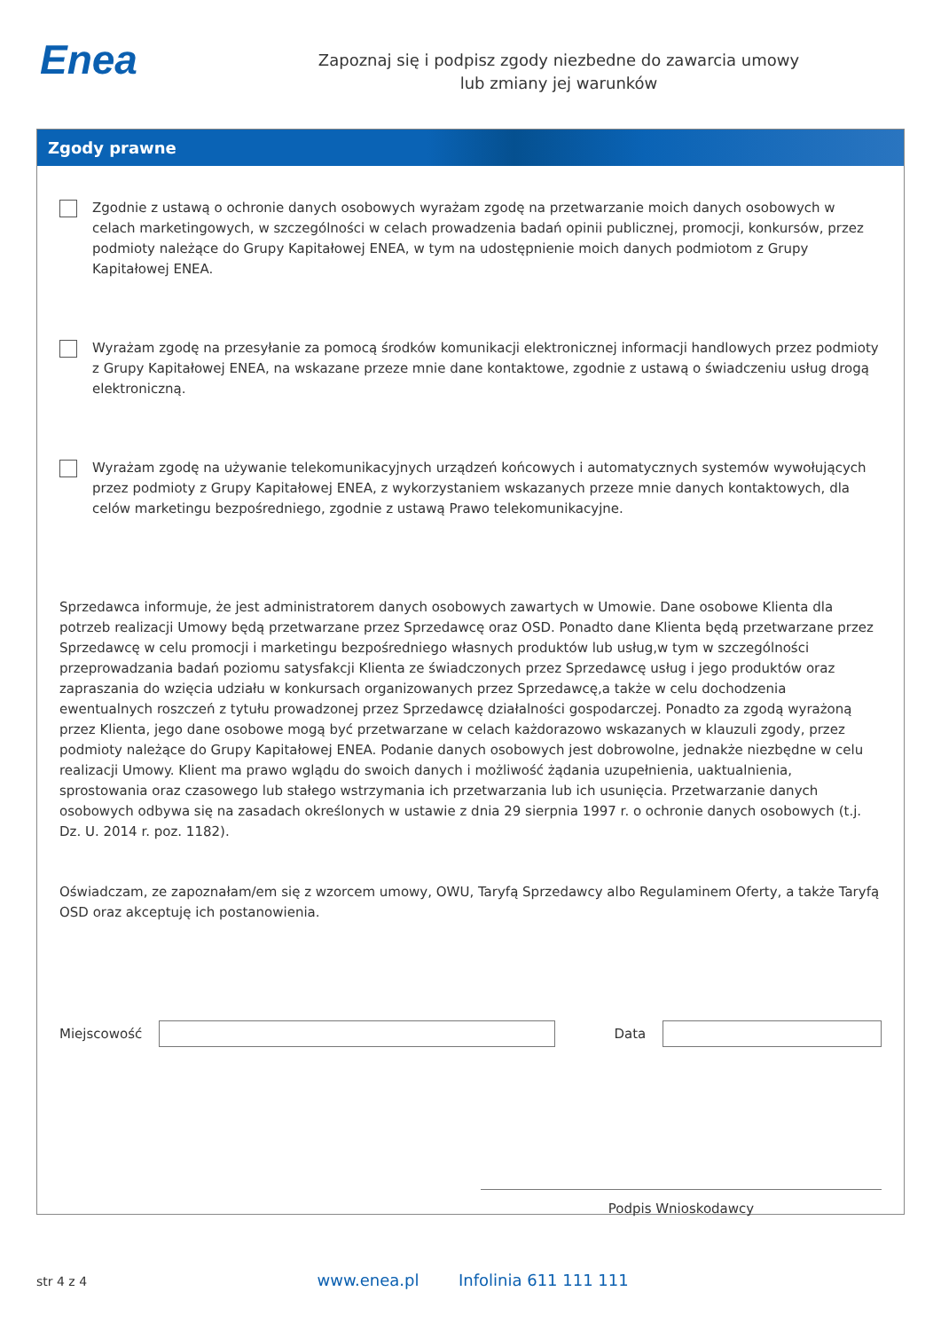Enea
Zapoznaj się i podpisz zgody niezbedne do zawarcia umowy
lub zmiany jej warunków
Zgody prawne
Zgodnie z ustawą o ochronie danych osobowych wyrażam zgodę na przetwarzanie moich danych osobowych w celach marketingowych, w szczególności w celach prowadzenia badań opinii publicznej, promocji, konkursów, przez podmioty należące do Grupy Kapitałowej ENEA, w tym na udostępnienie moich danych podmiotom z Grupy Kapitałowej ENEA.
Wyrażam zgodę na przesyłanie za pomocą środków komunikacji elektronicznej informacji handlowych przez podmioty z Grupy Kapitałowej ENEA, na wskazane przeze mnie dane kontaktowe, zgodnie z ustawą o świadczeniu usług drogą elektroniczną.
Wyrażam zgodę na używanie telekomunikacyjnych urządzeń końcowych i automatycznych systemów wywołujących przez podmioty z Grupy Kapitałowej ENEA, z wykorzystaniem wskazanych przeze mnie danych kontaktowych, dla celów marketingu bezpośredniego, zgodnie z ustawą Prawo telekomunikacyjne.
Sprzedawca informuje, że jest administratorem danych osobowych zawartych w Umowie. Dane osobowe Klienta dla potrzeb realizacji Umowy będą przetwarzane przez Sprzedawcę oraz OSD. Ponadto dane Klienta będą przetwarzane przez Sprzedawcę w celu promocji i marketingu bezpośredniego własnych produktów lub usług,w tym w szczególności przeprowadzania badań poziomu satysfakcji Klienta ze świadczonych przez Sprzedawcę usług i jego produktów oraz zapraszania do wzięcia udziału w konkursach organizowanych przez Sprzedawcę,a także w celu dochodzenia ewentualnych roszczeń z tytułu prowadzonej przez Sprzedawcę działalności gospodarczej. Ponadto za zgodą wyrażoną przez Klienta, jego dane osobowe mogą być przetwarzane w celach każdorazowo wskazanych w klauzuli zgody, przez podmioty należące do Grupy Kapitałowej ENEA. Podanie danych osobowych jest dobrowolne, jednakże niezbędne w celu realizacji Umowy. Klient ma prawo wglądu do swoich danych i możliwość żądania uzupełnienia, uaktualnienia, sprostowania oraz czasowego lub stałego wstrzymania ich przetwarzania lub ich usunięcia. Przetwarzanie danych osobowych odbywa się na zasadach określonych w ustawie z dnia 29 sierpnia 1997 r. o ochronie danych osobowych (t.j. Dz. U. 2014 r. poz. 1182).
Oświadczam, ze zapoznałam/em się z wzorcem umowy, OWU, Taryfą Sprzedawcy albo Regulaminem Oferty, a także Taryfą OSD oraz akceptuję ich postanowienia.
Miejscowość Data
Podpis Wnioskodawcy
str 4 z 4 www.enea.pl Infolinia 611 111 111